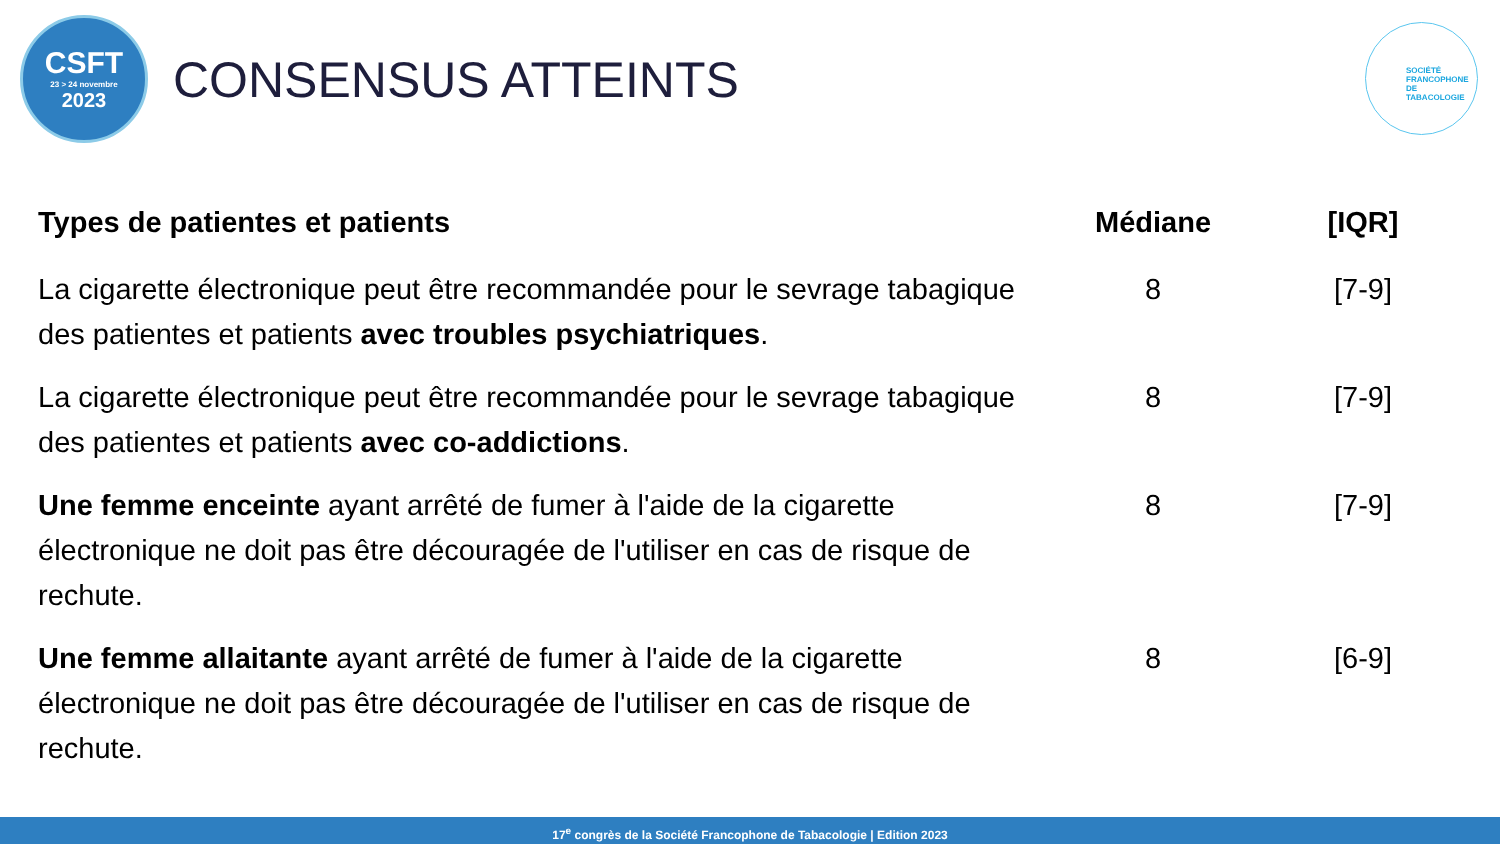CSFT
23 > 24 novembre
2023
CONSENSUS ATTEINTS
SOCIÉTÉ
FRANCOPHONE
DE TABACOLOGIE
| Types de patientes et patients | Médiane | [IQR] |
| --- | --- | --- |
| La cigarette électronique peut être recommandée pour le sevrage tabagique des patientes et patients avec troubles psychiatriques . | 8 | [7-9] |
| La cigarette électronique peut être recommandée pour le sevrage tabagique des patientes et patients avec co-addictions . | 8 | [7-9] |
| Une femme enceinte ayant arrêté de fumer à l'aide de la cigarette électronique ne doit pas être découragée de l'utiliser en cas de risque de rechute. | 8 | [7-9] |
| Une femme allaitante ayant arrêté de fumer à l'aide de la cigarette électronique ne doit pas être découragée de l'utiliser en cas de risque de rechute. | 8 | [6-9] |
17<sup>e</sup> congrès de la Société Francophone de Tabacologie | Edition 2023